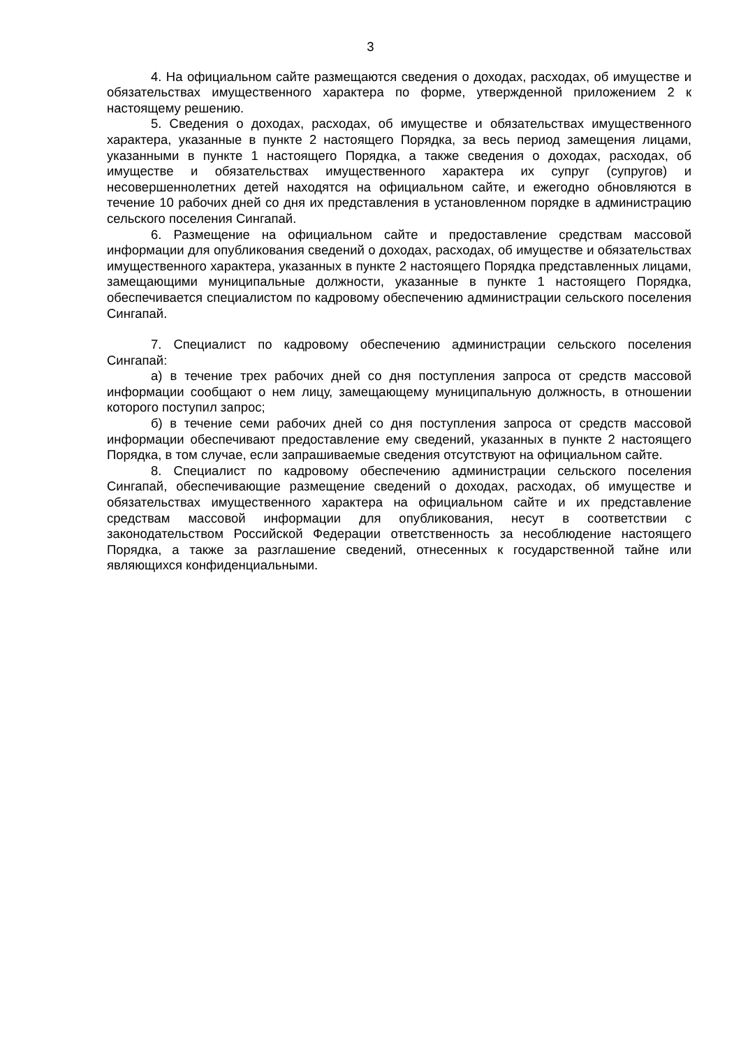3
4. На официальном сайте размещаются сведения о доходах, расходах, об имуществе и обязательствах имущественного характера по форме, утвержденной приложением 2 к настоящему решению.
5. Сведения о доходах, расходах, об имуществе и обязательствах имущественного характера, указанные в пункте 2 настоящего Порядка, за весь период замещения лицами, указанными в пункте 1 настоящего Порядка, а также сведения о доходах, расходах, об имуществе и обязательствах имущественного характера их супруг (супругов) и несовершеннолетних детей находятся на официальном сайте, и ежегодно обновляются в течение 10 рабочих дней со дня их представления в установленном порядке в администрацию сельского поселения Сингапай.
6. Размещение на официальном сайте и предоставление средствам массовой информации для опубликования сведений о доходах, расходах, об имуществе и обязательствах имущественного характера, указанных в пункте 2 настоящего Порядка представленных лицами, замещающими муниципальные должности, указанные в пункте 1 настоящего Порядка, обеспечивается специалистом по кадровому обеспечению администрации сельского поселения Сингапай.
7. Специалист по кадровому обеспечению администрации сельского поселения Сингапай:
а) в течение трех рабочих дней со дня поступления запроса от средств массовой информации сообщают о нем лицу, замещающему муниципальную должность, в отношении которого поступил запрос;
б) в течение семи рабочих дней со дня поступления запроса от средств массовой информации обеспечивают предоставление ему сведений, указанных в пункте 2 настоящего Порядка, в том случае, если запрашиваемые сведения отсутствуют на официальном сайте.
8. Специалист по кадровому обеспечению администрации сельского поселения Сингапай, обеспечивающие размещение сведений о доходах, расходах, об имуществе и обязательствах имущественного характера на официальном сайте и их представление средствам массовой информации для опубликования, несут в соответствии с законодательством Российской Федерации ответственность за несоблюдение настоящего Порядка, а также за разглашение сведений, отнесенных к государственной тайне или являющихся конфиденциальными.